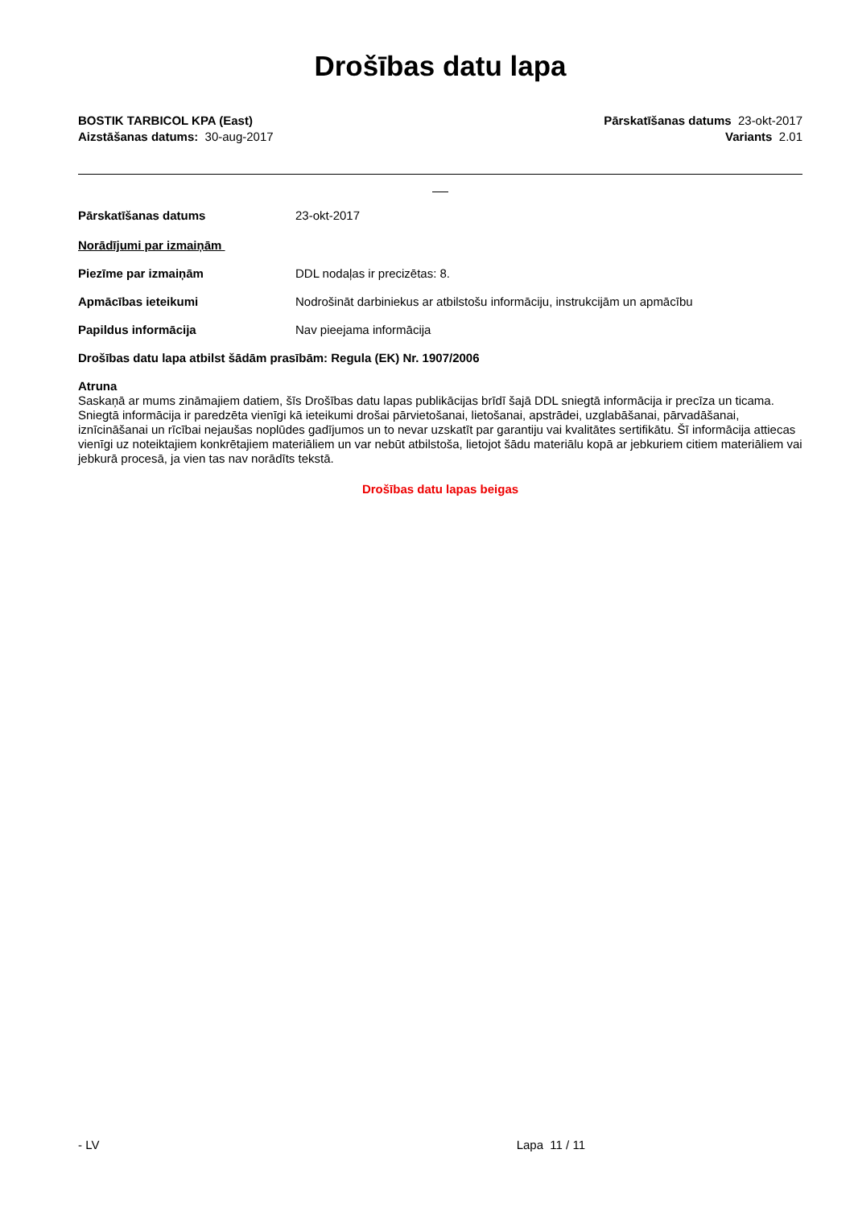Drošības datu lapa
BOSTIK TARBICOL KPA (East)
Aizstāšanas datums: 30-aug-2017
Pārskatīšanas datums 23-okt-2017
Variants 2.01
Pārskatīšanas datums 23-okt-2017
Norādījumi par izmaiņām
Piezīme par izmaiņām DDL nodaļas ir precizētas: 8.
Apmācības ieteikumi Nodrošināt darbiniekus ar atbilstošu informāciju, instrukcijām un apmācību
Papildus informācija Nav pieejama informācija
Drošības datu lapa atbilst šādām prasībām: Regula (EK) Nr. 1907/2006
Atruna
Saskaņā ar mums zināmajiem datiem, šīs Drošības datu lapas publikācijas brīdī šajā DDL sniegtā informācija ir precīza un ticama. Sniegtā informācija ir paredzēta vienīgi kā ieteikumi drošai pārvietošanai, lietošanai, apstrādei, uzglabāšanai, pārvadāšanai, iznīcināšanai un rīcībai nejaušas noplūdes gadījumos un to nevar uzskatīt par garantiju vai kvalitātes sertifikātu. Šī informācija attiecas vienīgi uz noteiktajiem konkrētajiem materiāliem un var nebūt atbilstoša, lietojot šādu materiālu kopā ar jebkuriem citiem materiāliem vai jebkurā procesā, ja vien tas nav norādīts tekstā.
Drošības datu lapas beigas
- LV Lapa 11 / 11